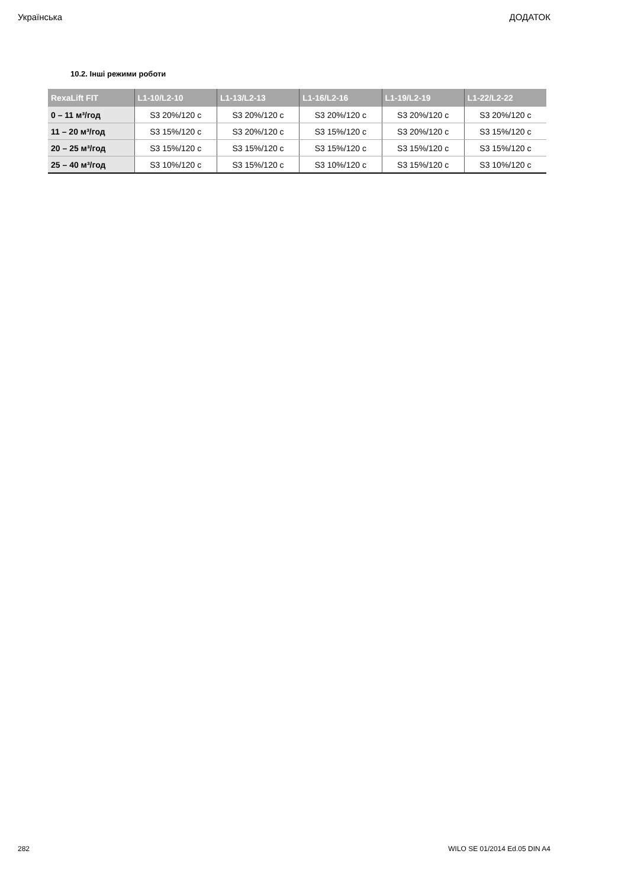Українська ДОДАТОК
10.2. Інші режими роботи
| RexaLift FIT | L1-10/L2-10 | L1-13/L2-13 | L1-16/L2-16 | L1-19/L2-19 | L1-22/L2-22 |
| --- | --- | --- | --- | --- | --- |
| 0 – 11 м³/год | S3 20%/120 с | S3 20%/120 с | S3 20%/120 с | S3 20%/120 с | S3 20%/120 с |
| 11 – 20 м³/год | S3 15%/120 с | S3 20%/120 с | S3 15%/120 с | S3 20%/120 с | S3 15%/120 с |
| 20 – 25 м³/год | S3 15%/120 с | S3 15%/120 с | S3 15%/120 с | S3 15%/120 с | S3 15%/120 с |
| 25 – 40 м³/год | S3 10%/120 с | S3 15%/120 с | S3 10%/120 с | S3 15%/120 с | S3 10%/120 с |
282 WILO SE 01/2014 Ed.05 DIN A4